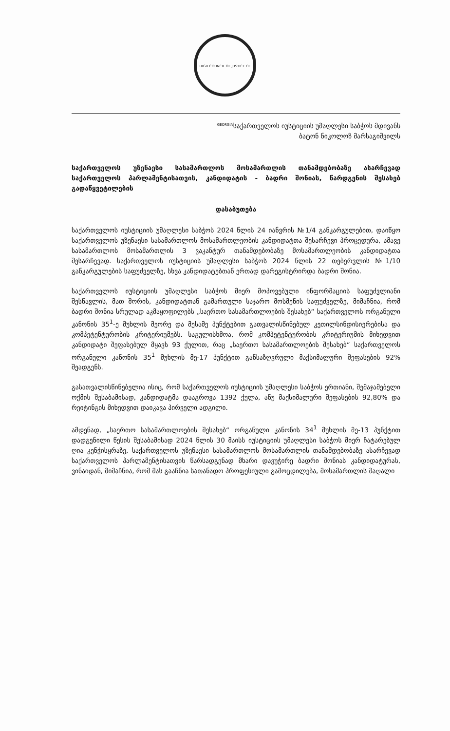HIGH COUNCIL OF JUSTICE OF GEORGIA
საქართველოს იუსტიციის უმაღლესი საბჭოს მდივანს
ბატონ ნიკოლოზ მარსაგიშვილს
საქართველოს უზენაესი სასამართლოს მოსამართლის თანამდებობაზე ასარჩევად საქართველოს პარლამენტისათვის, კანდიდატის - ბადრი შონიას, წარდგენის შესახებ გადაწყვეტილების
დასაბუთება
საქართველოს იუსტიციის უმაღლესი საბჭოს 2024 წლის 24 იანვრის №1/4 განკარგულებით, დაიწყო საქართველოს უზენაესი სასამართლოს მოსამართლეობის კანდიდატთა შესარჩევი პროცედურა, ამავე სასამართლოს მოსამართლის 3 ვაკანტურ თანამდებობაზე მოსამართლეობის კანდიდატთა შესარჩევად. საქართველოს იუსტიციის უმაღლესი საბჭოს 2024 წლის 22 თებერვლის №1/10 განკარგულების საფუძველზე, სხვა კანდიდატებთან ერთად დარეგისტრირდა ბადრი შონია.
საქართველოს იუსტიციის უმაღლესი საბჭოს მიერ მოპოვებული ინფორმაციის საფუძვლიანი შესწავლის, მათ შორის, კანდიდატთან გამართული საჯარო მოსმენის საფუძველზე, მიმაჩნია, რომ ბადრი შონია სრულად აკმაყოფილებს „საერთო სასამართლოების შესახებ“ საქართველოს ორგანული კანონის 35<sup>1</sup>-ე მუხლის მეორე და მესამე პუნქტებით გათვალისწინებულ კეთილსინდისიერებისა და კომპეტენტურობის კრიტერიუმებს. საგულისხმოა, რომ კომპეტენტურობის კრიტერიუმის მიხედვით კანდიდატი შეფასებულ მყავს 93 ქულით, რაც „საერთო სასამართლოების შესახებ“ საქართველოს ორგანული კანონის 35<sup>1</sup> მუხლის მე-17 პუნქტით განსაზღვრული მაქსიმალური შეფასების 92% შეადგენს.
გასათვალისწინებელია ისიც, რომ საქართველოს იუსტიციის უმაღლესი საბჭოს ერთიანი, შემაჯამებელი ოქმის შესაბამისად, კანდიდატმა დააგროვა 1392 ქულა, ანუ მაქსიმალური შეფასების 92,80% და რეიტინგის მიხედვით დაიკავა პირველი ადგილი.
ამდენად, „საერთო სასამართლოების შესახებ“ ორგანული კანონის 34<sup>1</sup> მუხლის მე-13 პუნქტით დადგენილი წესის შესაბამისად 2024 წლის 30 მაისს იუსტიციის უმაღლესი საბჭოს მიერ ჩატარებულ ღია კენჭისყრაზე, საქართველოს უზენაესი სასამართლოს მოსამართლის თანამდებობაზე ასარჩევად საქართველოს პარლამენტისათვის წარსადგენად მხარი დავუჭირე ბადრი შონიას კანდიდატურას, ვინაიდან, მიმაჩნია, რომ მას გააჩნია სათანადო პროფესიული გამოცდილება, მოსამართლის მაღალი